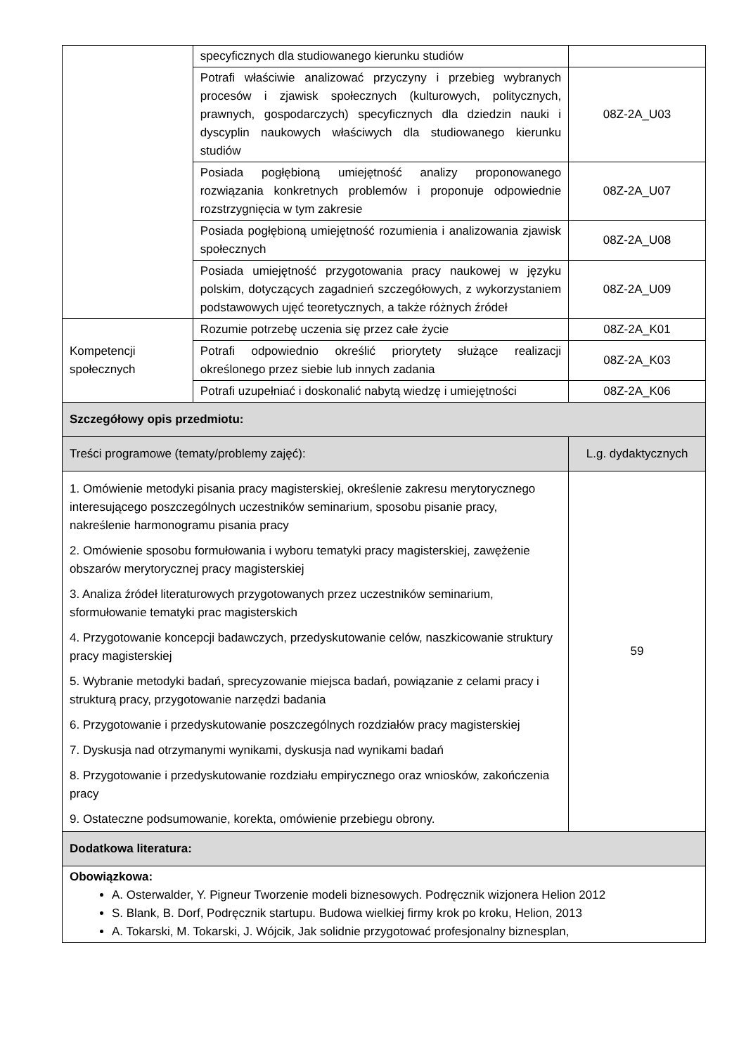| | specyficznych dla studiowanego kierunku studiów | |
| | Potrafi właściwie analizować przyczyny i przebieg wybranych procesów i zjawisk społecznych (kulturowych, politycznych, prawnych, gospodarczych) specyficznych dla dziedzin nauki i dyscyplin naukowych właściwych dla studiowanego kierunku studiów | 08Z-2A_U03 |
| | Posiada pogłębioną umiejętność analizy proponowanego rozwiązania konkretnych problemów i proponuje odpowiednie rozstrzygnięcia w tym zakresie | 08Z-2A_U07 |
| | Posiada pogłębioną umiejętność rozumienia i analizowania zjawisk społecznych | 08Z-2A_U08 |
| | Posiada umiejętność przygotowania pracy naukowej w języku polskim, dotyczących zagadnień szczegółowych, z wykorzystaniem podstawowych ujęć teoretycznych, a także różnych źródeł | 08Z-2A_U09 |
| Kompetencji społecznych | Rozumie potrzebę uczenia się przez całe życie | 08Z-2A_K01 |
| | Potrafi odpowiednio określić priorytety służące realizacji określonego przez siebie lub innych zadania | 08Z-2A_K03 |
| | Potrafi uzupełniać i doskonalić nabytą wiedzę i umiejętności | 08Z-2A_K06 |
| Szczegółowy opis przedmiotu: | | |
| Treści programowe (tematy/problemy zajęć): | | L.g. dydaktycznych |
| 1. Omówienie metodyki pisania pracy magisterskiej, określenie zakresu merytorycznego interesującego poszczególnych uczestników seminarium, sposobu pisanie pracy, nakreślenie harmonogramu pisania pracy 2. Omówienie sposobu formułowania i wyboru tematyki pracy magisterskiej, zawężenie obszarów merytorycznej pracy magisterskiej 3. Analiza źródeł literaturowych przygotowanych przez uczestników seminarium, sformułowanie tematyki prac magisterskich 4. Przygotowanie koncepcji badawczych, przedyskutowanie celów, naszkicowanie struktury pracy magisterskiej 5. Wybranie metodyki badań, sprecyzowanie miejsca badań, powiązanie z celami pracy i strukturą pracy, przygotowanie narzędzi badania 6. Przygotowanie i przedyskutowanie poszczególnych rozdziałów pracy magisterskiej 7. Dyskusja nad otrzymanymi wynikami, dyskusja nad wynikami badań 8. Przygotowanie i przedyskutowanie rozdziału empirycznego oraz wniosków, zakończenia pracy 9. Ostateczne podsumowanie, korekta, omówienie przebiegu obrony. | | 59 |
| Dodatkowa literatura: | | |
| Obowiązkowa: A. Osterwalder, Y. Pigneur Tworzenie modeli biznesowych. Podręcznik wizjonera Helion 2012 S. Blank, B. Dorf, Podręcznik startupu. Budowa wielkiej firmy krok po kroku, Helion, 2013 A. Tokarski, M. Tokarski, J. Wójcik, Jak solidnie przygotować profesjonalny biznesplan, | | |